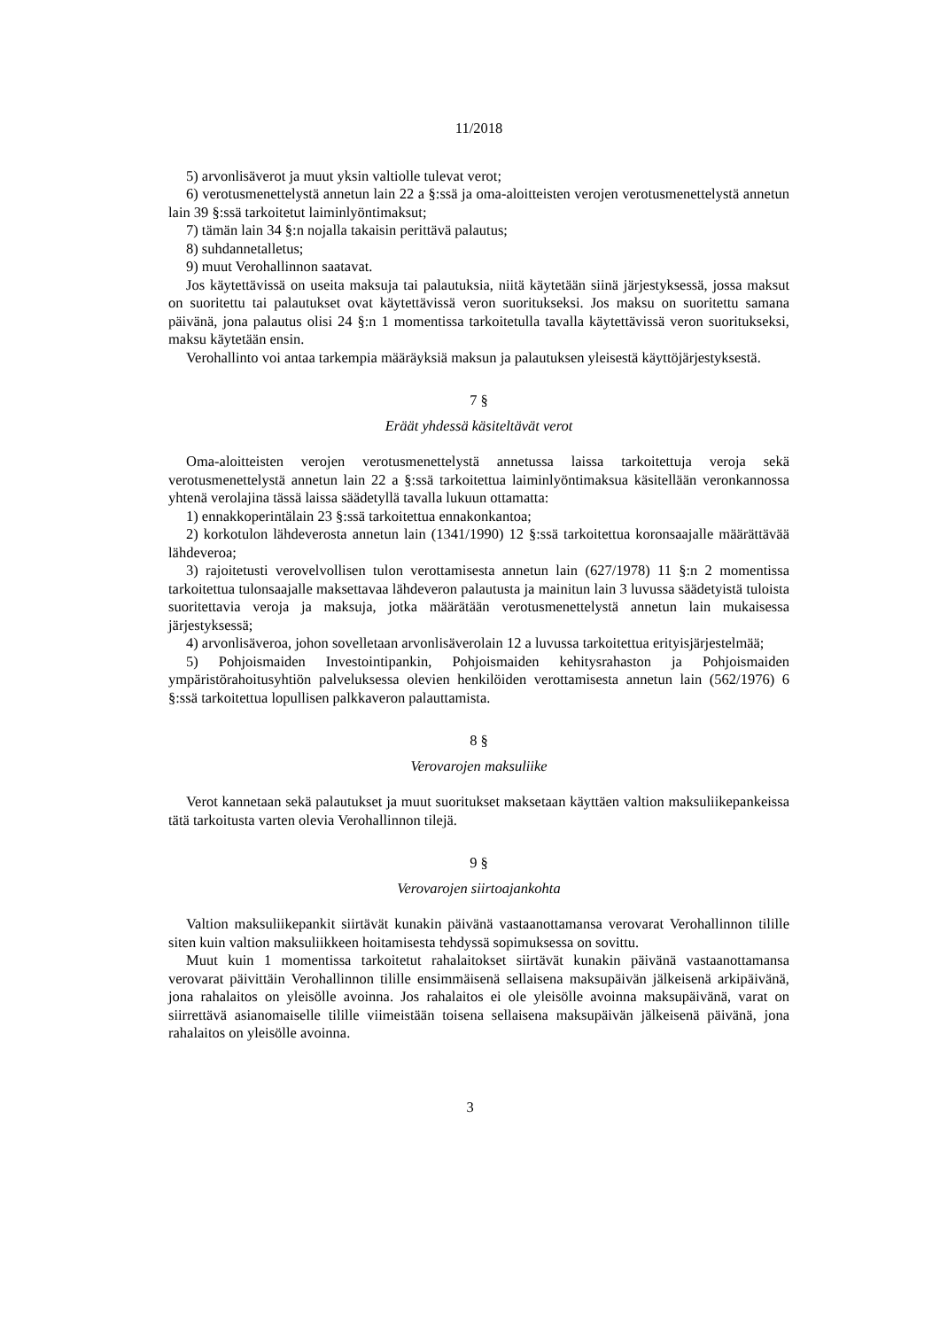11/2018
5) arvonlisäverot ja muut yksin valtiolle tulevat verot;
6) verotusmenettelystä annetun lain 22 a §:ssä ja oma-aloitteisten verojen verotusmenettelystä annetun lain 39 §:ssä tarkoitetut laiminlyöntimaksut;
7) tämän lain 34 §:n nojalla takaisin perittävä palautus;
8) suhdannetalletus;
9) muut Verohallinnon saatavat.
Jos käytettävissä on useita maksuja tai palautuksia, niitä käytetään siinä järjestyksessä, jossa maksut on suoritettu tai palautukset ovat käytettävissä veron suoritukseksi. Jos maksu on suoritettu samana päivänä, jona palautus olisi 24 §:n 1 momentissa tarkoitetulla tavalla käytettävissä veron suoritukseksi, maksu käytetään ensin.
Verohallinto voi antaa tarkempia määräyksiä maksun ja palautuksen yleisestä käyttöjärjestyksestä.
7 §
Eräät yhdessä käsiteltävät verot
Oma-aloitteisten verojen verotusmenettelystä annetussa laissa tarkoitettuja veroja sekä verotusmenettelystä annetun lain 22 a §:ssä tarkoitettua laiminlyöntimaksua käsitellään veronkannossa yhtenä verolajina tässä laissa säädetyllä tavalla lukuun ottamatta:
1) ennakkoperintälain 23 §:ssä tarkoitettua ennakonkantoa;
2) korkotulon lähdeverosta annetun lain (1341/1990) 12 §:ssä tarkoitettua koronsaajalle määrättävää lähdeveroa;
3) rajoitetusti verovelvollisen tulon verottamisesta annetun lain (627/1978) 11 §:n 2 momentissa tarkoitettua tulonsaajalle maksettavaa lähdeveron palautusta ja mainitun lain 3 luvussa säädetyistä tuloista suoritettavia veroja ja maksuja, jotka määrätään verotusmenettelystä annetun lain mukaisessa järjestyksessä;
4) arvonlisäveroa, johon sovelletaan arvonlisäverolain 12 a luvussa tarkoitettua erityisjärjestelmää;
5) Pohjoismaiden Investointipankin, Pohjoismaiden kehitysrahaston ja Pohjoismaiden ympäristörahoitusyhtiön palveluksessa olevien henkilöiden verottamisesta annetun lain (562/1976) 6 §:ssä tarkoitettua lopullisen palkkaveron palauttamista.
8 §
Verovarojen maksuliike
Verot kannetaan sekä palautukset ja muut suoritukset maksetaan käyttäen valtion maksuliikepankeissa tätä tarkoitusta varten olevia Verohallinnon tilejä.
9 §
Verovarojen siirtoajankohta
Valtion maksuliikepankit siirtävät kunakin päivänä vastaanottamansa verovarat Verohallinnon tilille siten kuin valtion maksuliikkeen hoitamisesta tehdyssä sopimuksessa on sovittu.
Muut kuin 1 momentissa tarkoitetut rahalaitokset siirtävät kunakin päivänä vastaanottamansa verovarat päivittäin Verohallinnon tilille ensimmäisenä sellaisena maksupäivän jälkeisenä arkipäivänä, jona rahalaitos on yleisölle avoinna. Jos rahalaitos ei ole yleisölle avoinna maksupäivänä, varat on siirrettävä asianomaiselle tilille viimeistään toisena sellaisena maksupäivän jälkeisenä päivänä, jona rahalaitos on yleisölle avoinna.
3